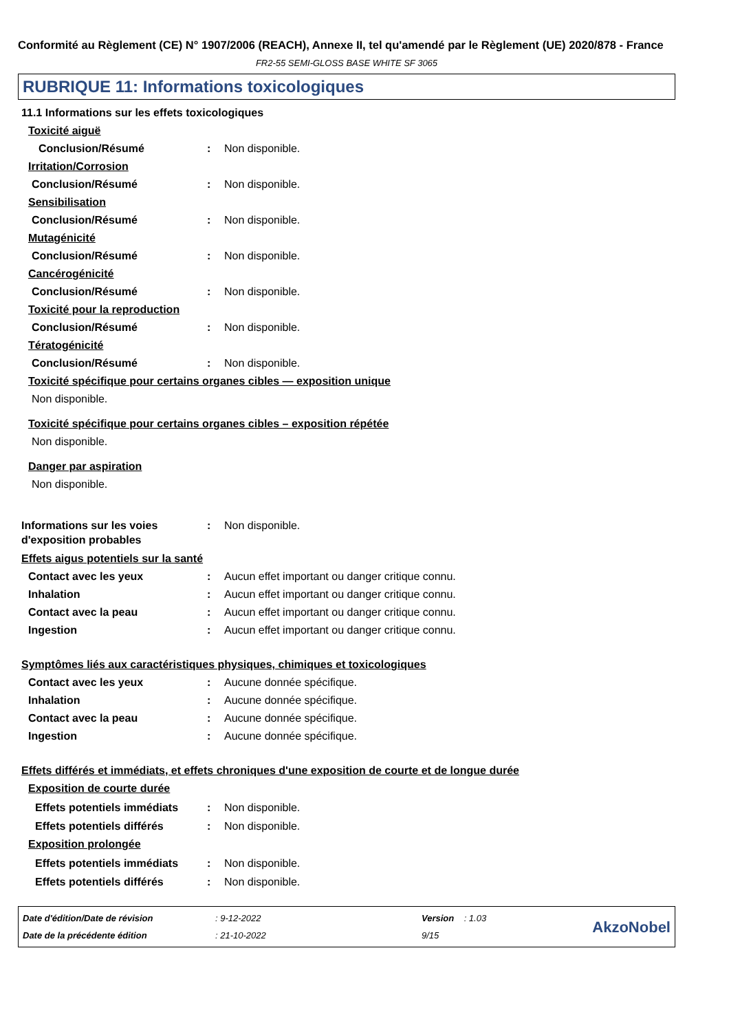Conformité au Règlement (CE) N° 1907/2006 (REACH), Annexe II, tel qu'amendé par le Règlement (UE) 2020/878 - France
FR2-55 SEMI-GLOSS BASE WHITE SF 3065
RUBRIQUE 11: Informations toxicologiques
11.1 Informations sur les effets toxicologiques
Toxicité aiguë
Conclusion/Résumé: Non disponible.
Irritation/Corrosion
Conclusion/Résumé: Non disponible.
Sensibilisation
Conclusion/Résumé: Non disponible.
Mutagénicité
Conclusion/Résumé: Non disponible.
Cancérogénicité
Conclusion/Résumé: Non disponible.
Toxicité pour la reproduction
Conclusion/Résumé: Non disponible.
Tératogénicité
Conclusion/Résumé: Non disponible.
Toxicité spécifique pour certains organes cibles — exposition unique
Non disponible.
Toxicité spécifique pour certains organes cibles – exposition répétée
Non disponible.
Danger par aspiration
Non disponible.
Informations sur les voies d'exposition probables: Non disponible.
Effets aigus potentiels sur la santé
Contact avec les yeux: Aucun effet important ou danger critique connu.
Inhalation: Aucun effet important ou danger critique connu.
Contact avec la peau: Aucun effet important ou danger critique connu.
Ingestion: Aucun effet important ou danger critique connu.
Symptômes liés aux caractéristiques physiques, chimiques et toxicologiques
Contact avec les yeux: Aucune donnée spécifique.
Inhalation: Aucune donnée spécifique.
Contact avec la peau: Aucune donnée spécifique.
Ingestion: Aucune donnée spécifique.
Effets différés et immédiats, et effets chroniques d'une exposition de courte et de longue durée
Exposition de courte durée
Effets potentiels immédiats: Non disponible.
Effets potentiels différés: Non disponible.
Exposition prolongée
Effets potentiels immédiats: Non disponible.
Effets potentiels différés: Non disponible.
Date d'édition/Date de révision
Date de la précédente édition
: 9-12-2022
: 21-10-2022
Version : 1.03
9/15
AkzoNobel